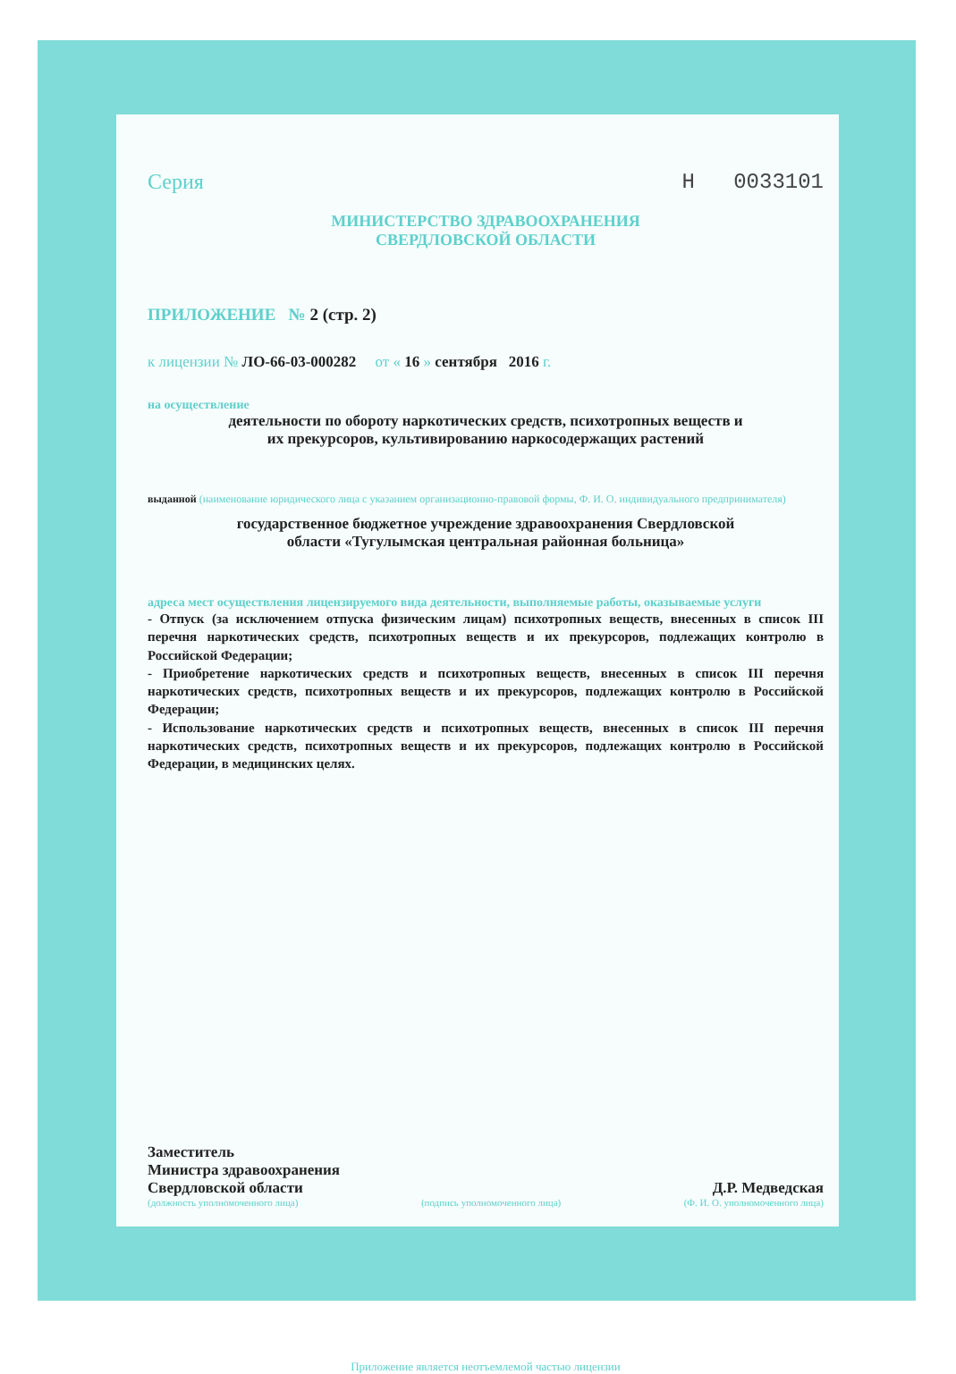Серия Н 0033101
МИНИСТЕРСТВО ЗДРАВООХРАНЕНИЯ
СВЕРДЛОВСКОЙ ОБЛАСТИ
ПРИЛОЖЕНИЕ № 2 (стр. 2)
к лицензии № ЛО-66-03-000282 от « 16 » сентября 2016 г.
на осуществление
деятельности по обороту наркотических средств, психотропных веществ и
их прекурсоров, культивированию наркосодержащих растений
выданной (наименование юридического лица с указанием организационно-правовой формы, Ф. И. О. индивидуального предпринимателя)
государственное бюджетное учреждение здравоохранения Свердловской
области «Тугулымская центральная районная больница»
адреса мест осуществления лицензируемого вида деятельности, выполняемые работы, оказываемые услуги
- Отпуск (за исключением отпуска физическим лицам) психотропных веществ, внесенных в список III перечня наркотических средств, психотропных веществ и их прекурсоров, подлежащих контролю в Российской Федерации;
- Приобретение наркотических средств и психотропных веществ, внесенных в список III перечня наркотических средств, психотропных веществ и их прекурсоров, подлежащих контролю в Российской Федерации;
- Использование наркотических средств и психотропных веществ, внесенных в список III перечня наркотических средств, психотропных веществ и их прекурсоров, подлежащих контролю в Российской Федерации, в медицинских целях.
Заместитель
Министра здравоохранения
Свердловской области
Д.Р. Медведская
(должность уполномоченного лица) (подпись уполномоченного лица) (Ф. И. О. уполномоченного лица)
Приложение является неотъемлемой частью лицензии